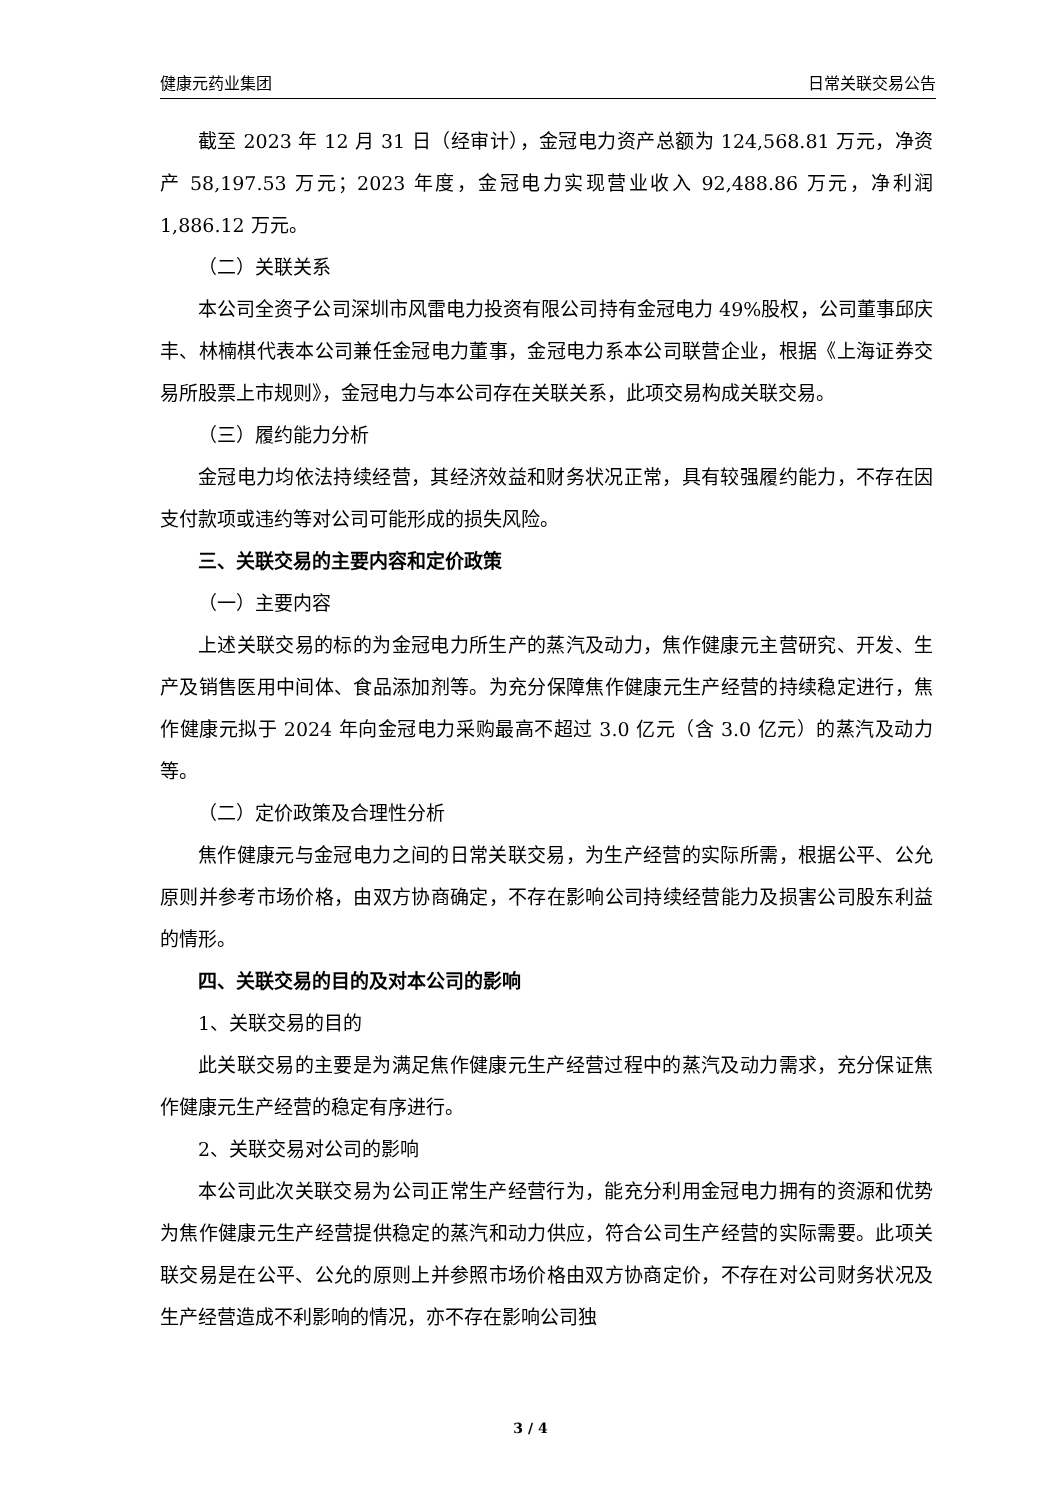健康元药业集团 日常关联交易公告
截至 2023 年 12 月 31 日（经审计），金冠电力资产总额为 124,568.81 万元，净资产 58,197.53 万元；2023 年度，金冠电力实现营业收入 92,488.86 万元，净利润 1,886.12 万元。
（二）关联关系
本公司全资子公司深圳市风雷电力投资有限公司持有金冠电力 49%股权，公司董事邱庆丰、林楠棋代表本公司兼任金冠电力董事，金冠电力系本公司联营企业，根据《上海证券交易所股票上市规则》，金冠电力与本公司存在关联关系，此项交易构成关联交易。
（三）履约能力分析
金冠电力均依法持续经营，其经济效益和财务状况正常，具有较强履约能力，不存在因支付款项或违约等对公司可能形成的损失风险。
三、关联交易的主要内容和定价政策
（一）主要内容
上述关联交易的标的为金冠电力所生产的蒸汽及动力，焦作健康元主营研究、开发、生产及销售医用中间体、食品添加剂等。为充分保障焦作健康元生产经营的持续稳定进行，焦作健康元拟于 2024 年向金冠电力采购最高不超过 3.0 亿元（含 3.0 亿元）的蒸汽及动力等。
（二）定价政策及合理性分析
焦作健康元与金冠电力之间的日常关联交易，为生产经营的实际所需，根据公平、公允原则并参考市场价格，由双方协商确定，不存在影响公司持续经营能力及损害公司股东利益的情形。
四、关联交易的目的及对本公司的影响
1、关联交易的目的
此关联交易的主要是为满足焦作健康元生产经营过程中的蒸汽及动力需求，充分保证焦作健康元生产经营的稳定有序进行。
2、关联交易对公司的影响
本公司此次关联交易为公司正常生产经营行为，能充分利用金冠电力拥有的资源和优势为焦作健康元生产经营提供稳定的蒸汽和动力供应，符合公司生产经营的实际需要。此项关联交易是在公平、公允的原则上并参照市场价格由双方协商定价，不存在对公司财务状况及生产经营造成不利影响的情况，亦不存在影响公司独
3 / 4